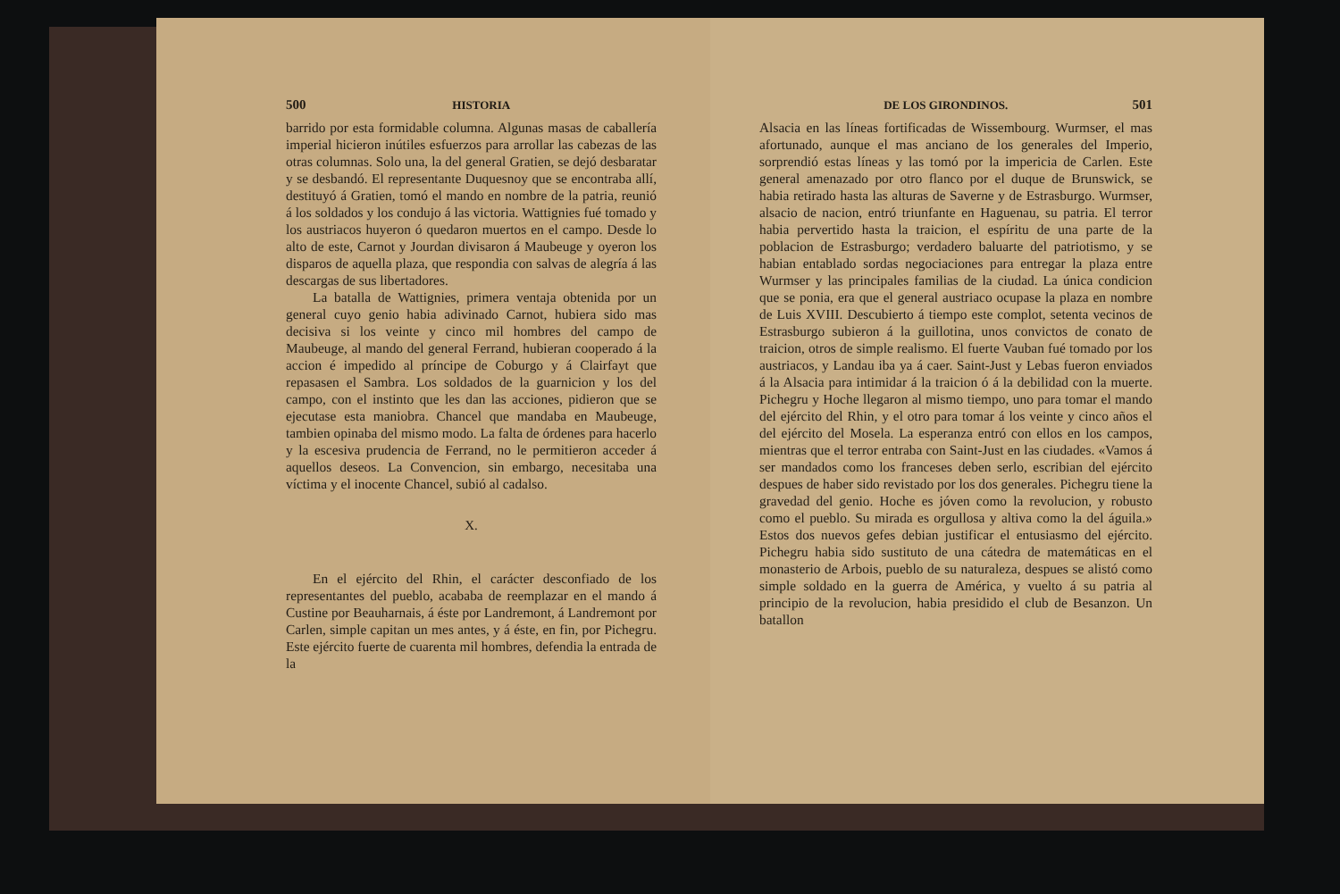500 HISTORIA
barrido por esta formidable columna. Algunas masas de caballería imperial hicieron inútiles esfuerzos para arrollar las cabezas de las otras columnas. Solo una, la del general Gratien, se dejó desbaratar y se desbandó. El representante Duquesnoy que se encontraba allí, destituyó á Gratien, tomó el mando en nombre de la patria, reunió á los soldados y los condujo á las victoria. Wattignies fué tomado y los austriacos huyeron ó quedaron muertos en el campo. Desde lo alto de este, Carnot y Jourdan divisaron á Maubeuge y oyeron los disparos de aquella plaza, que respondia con salvas de alegría á las descargas de sus libertadores.
La batalla de Wattignies, primera ventaja obtenida por un general cuyo genio habia adivinado Carnot, hubiera sido mas decisiva si los veinte y cinco mil hombres del campo de Maubeuge, al mando del general Ferrand, hubieran cooperado á la accion é impedido al príncipe de Coburgo y á Clairfayt que repasasen el Sambra. Los soldados de la guarnicion y los del campo, con el instinto que les dan las acciones, pidieron que se ejecutase esta maniobra. Chancel que mandaba en Maubeuge, tambien opinaba del mismo modo. La falta de órdenes para hacerlo y la escesiva prudencia de Ferrand, no le permitieron acceder á aquellos deseos. La Convencion, sin embargo, necesitaba una víctima y el inocente Chancel, subió al cadalso.
X.
En el ejército del Rhin, el carácter desconfiado de los representantes del pueblo, acababa de reemplazar en el mando á Custine por Beauharnais, á éste por Landremont, á Landremont por Carlen, simple capitan un mes antes, y á éste, en fin, por Pichegru. Este ejército fuerte de cuarenta mil hombres, defendia la entrada de la
DE LOS GIRONDINOS. 501
Alsacia en las líneas fortificadas de Wissembourg. Wurmser, el mas afortunado, aunque el mas anciano de los generales del Imperio, sorprendió estas líneas y las tomó por la impericia de Carlen. Este general amenazado por otro flanco por el duque de Brunswick, se habia retirado hasta las alturas de Saverne y de Estrasburgo. Wurmser, alsacio de nacion, entró triunfante en Haguenau, su patria. El terror habia pervertido hasta la traicion, el espíritu de una parte de la poblacion de Estrasburgo; verdadero baluarte del patriotismo, y se habian entablado sordas negociaciones para entregar la plaza entre Wurmser y las principales familias de la ciudad. La única condicion que se ponia, era que el general austriaco ocupase la plaza en nombre de Luis XVIII. Descubierto á tiempo este complot, setenta vecinos de Estrasburgo subieron á la guillotina, unos convictos de conato de traicion, otros de simple realismo. El fuerte Vauban fué tomado por los austriacos, y Landau iba ya á caer. Saint-Just y Lebas fueron enviados á la Alsacia para intimidar á la traicion ó á la debilidad con la muerte. Pichegru y Hoche llegaron al mismo tiempo, uno para tomar el mando del ejército del Rhin, y el otro para tomar á los veinte y cinco años el del ejército del Mosela. La esperanza entró con ellos en los campos, mientras que el terror entraba con Saint-Just en las ciudades. «Vamos á ser mandados como los franceses deben serlo, escribian del ejército despues de haber sido revistado por los dos generales. Pichegru tiene la gravedad del genio. Hoche es jóven como la revolucion, y robusto como el pueblo. Su mirada es orgullosa y altiva como la del águila.» Estos dos nuevos gefes debian justificar el entusiasmo del ejército. Pichegru habia sido sustituto de una cátedra de matemáticas en el monasterio de Arbois, pueblo de su naturaleza, despues se alistó como simple soldado en la guerra de América, y vuelto á su patria al principio de la revolucion, habia presidido el club de Besanzon. Un batallon